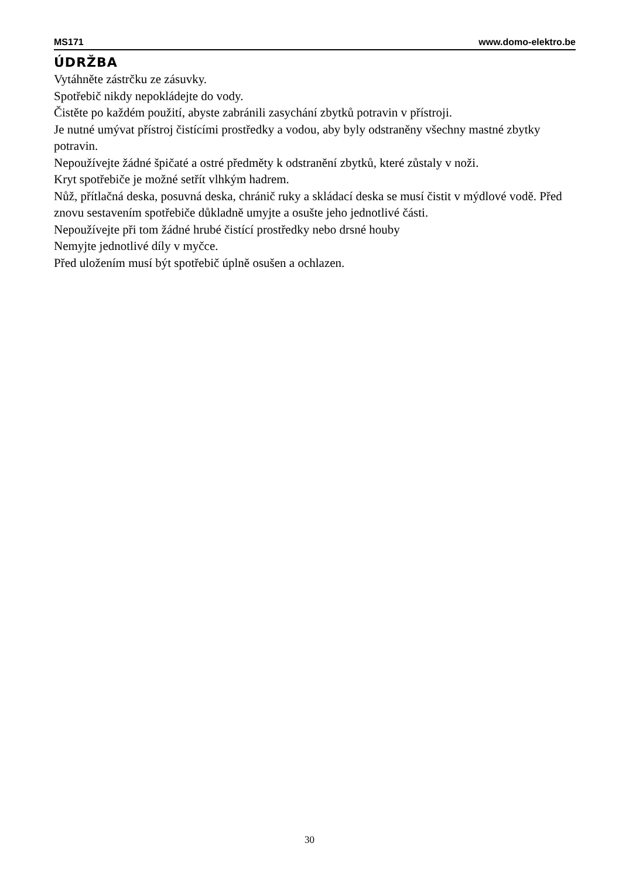MS171 www.domo-elektro.be
ÚDRŽBA
Vytáhněte zástrčku ze zásuvky.
Spotřebič nikdy nepokládejte do vody.
Čistěte po každém použití, abyste zabránili zasychání zbytků potravin v přístroji.
Je nutné umývat přístroj čistícími prostředky a vodou, aby byly odstraněny všechny mastné zbytky potravin.
Nepoužívejte žádné špičaté a ostré předměty k odstranění zbytků, které zůstaly v noži.
Kryt spotřebiče je možné setřít vlhkým hadrem.
Nůž, přítlačná deska, posuvná deska, chránič ruky a skládací deska se musí čistit v mýdlové vodě. Před znovu sestavením spotřebiče důkladně umyjte a osušte jeho jednotlivé části.
Nepoužívejte při tom žádné hrubé čistící prostředky nebo drsné houby
Nemyjte jednotlivé díly v myčce.
Před uložením musí být spotřebič úplně osušen a ochlazen.
30